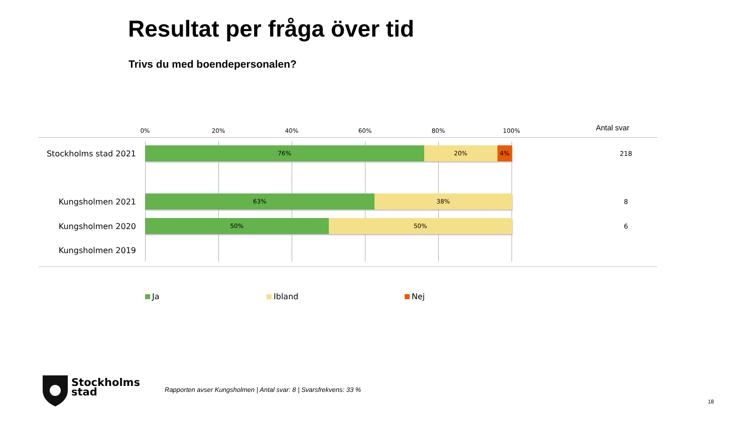Resultat per fråga över tid
Trivs du med boendepersonalen?
0% 20% 40% 60% 80% 100% Antal svar
Stockholms stad 2021
76% 20% 4% 218
Kungsholmen 2021
63% 38% 8
Kungsholmen 2020
50% 50% 6
Kungsholmen 2019
Ja Ibland Nej
Stockholms
stad
Rapporten avser Kungsholmen | Antal svar: 8 | Svarsfrekvens: 33 %
18